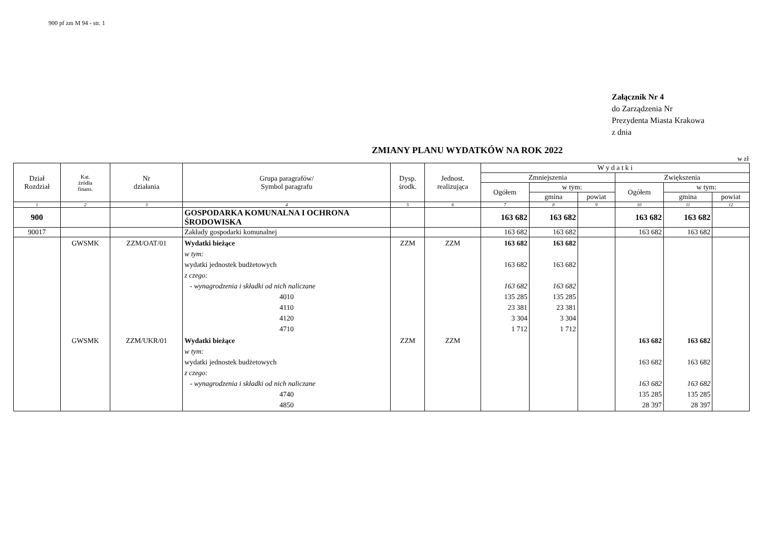900 pf zm M 94 - str. 1
Załącznik Nr 4
do Zarządzenia Nr
Prezydenta Miasta Krakowa
z dnia
ZMIANY PLANU WYDATKÓW NA ROK 2022
w zł
| Dział Rozdział | Kat. źródła finans. | Nr działania | Grupa paragrafów/ Symbol paragrafu | Dysp. środk. | Jednost. realizująca | W y d a t k i | | | | | |
| --- | --- | --- | --- | --- | --- | --- | --- | --- | --- | --- | --- |
| | | | | | | Zmniejszenia | | | Zwiększenia | | |
| | | | | | | Ogółem | w tym: | | Ogółem | w tym: | |
| | | | | | | | gmina | powiat | | gmina | powiat |
| 1 | 2 | 3 | 4 | 5 | 6 | 7 | 8 | 9 | 10 | 11 | 12 |
| 900 | | | GOSPODARKA KOMUNALNA I OCHRONA ŚRODOWISKA | | | 163 682 | 163 682 | | 163 682 | 163 682 | |
| 90017 | | | Zakłady gospodarki komunalnej | | | 163 682 | 163 682 | | 163 682 | 163 682 | |
| | GWSMK | ZZM/OAT/01 | Wydatki bieżące w tym: wydatki jednostek budżetowych z czego: - wynagrodzenia i składki od nich naliczane 4010 4110 4120 4710 | ZZM | ZZM | 163 682 163 682 163 682 135 285 23 381 3 304 1 712 | 163 682 163 682 163 682 135 285 23 381 3 304 1 712 | | | | |
| | GWSMK | ZZM/UKR/01 | Wydatki bieżące w tym: wydatki jednostek budżetowych z czego: - wynagrodzenia i składki od nich naliczane 4740 4850 | ZZM | ZZM | | | | 163 682 163 682 163 682 135 285 28 397 | 163 682 163 682 163 682 135 285 28 397 | |